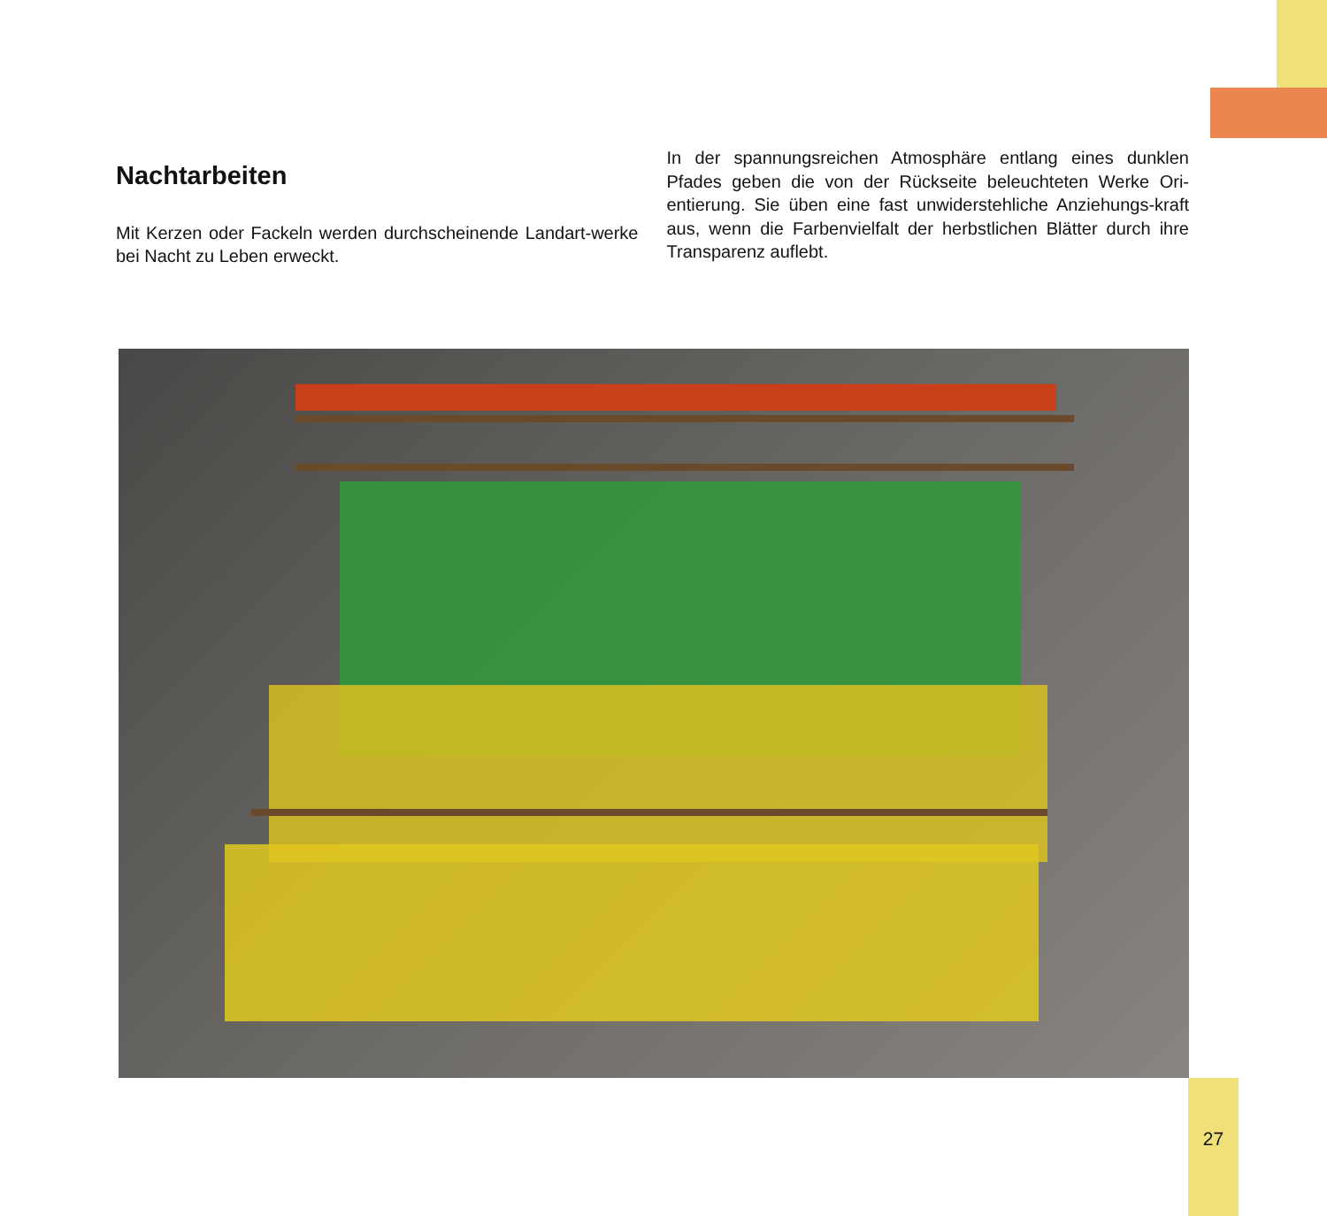Nachtarbeiten
Mit Kerzen oder Fackeln werden durchscheinende Landart-werke bei Nacht zu Leben erweckt.
In der spannungsreichen Atmosphäre entlang eines dunklen Pfades geben die von der Rückseite beleuchteten Werke Ori-entierung. Sie üben eine fast unwiderstehliche Anziehungs-kraft aus, wenn die Farbenvielfalt der herbstlichen Blätter durch ihre Transparenz auflebt.
27